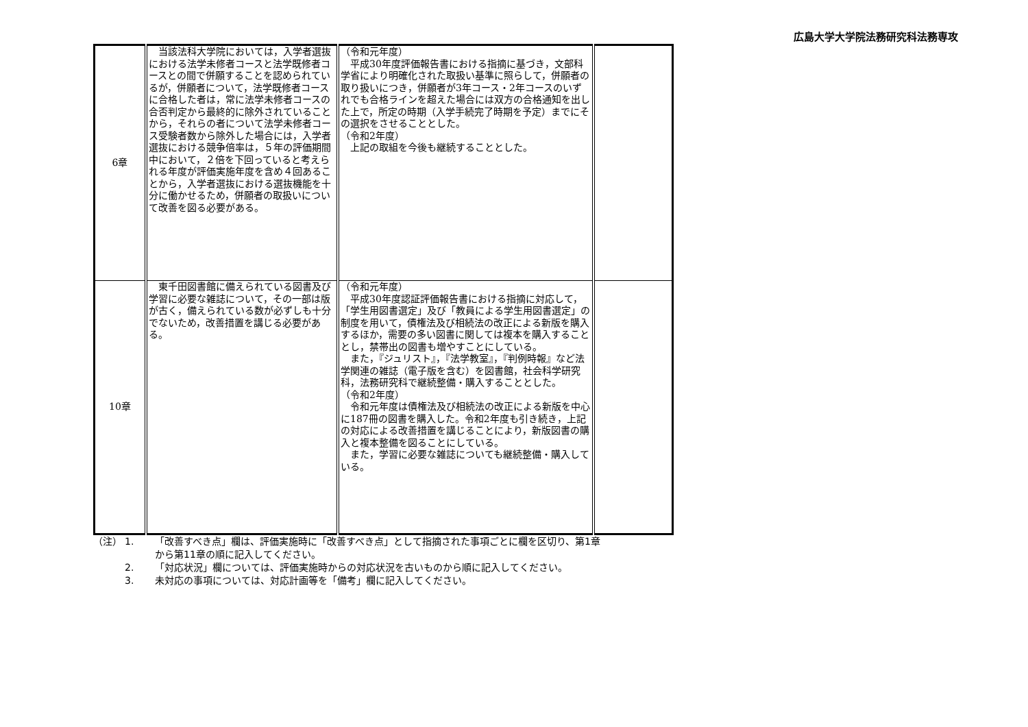広島大学大学院法務研究科法務専攻
| 6章 | 当該法科大学院においては，入学者選抜における法学未修者コースと法学既修者コースとの間で併願することを認められているが，併願者について，法学既修者コースに合格した者は，常に法学未修者コースの合否判定から最終的に除外されていることから，それらの者について法学未修者コース受験者数から除外した場合には，入学者選抜における競争倍率は，５年の評価期間中において，２倍を下回っていると考えられる年度が評価実施年度を含め４回あることから，入学者選抜における選抜機能を十分に働かせるため，併願者の取扱いについて改善を図る必要がある。 | （令和元年度） 平成30年度評価報告書における指摘に基づき，文部科学省により明確化された取扱い基準に照らして，併願者の取り扱いにつき，併願者が3年コース・2年コースのいずれでも合格ラインを超えた場合には双方の合格通知を出した上で，所定の時期（入学手続完了時期を予定）までにその選択をさせることとした。 （令和2年度） 上記の取組を今後も継続することとした。 | |
| 10章 | 東千田図書館に備えられている図書及び学習に必要な雑誌について，その一部は版が古く，備えられている数が必ずしも十分でないため，改善措置を講じる必要がある。 | （令和元年度） 平成30年度認証評価報告書における指摘に対応して，「学生用図書選定」及び「教員による学生用図書選定」の制度を用いて，債権法及び相続法の改正による新版を購入するほか，需要の多い図書に関しては複本を購入することとし，禁帯出の図書も増やすことにしている。 また，『ジュリスト』，『法学教室』，『判例時報』など法学関連の雑誌（電子版を含む）を図書館，社会科学研究科，法務研究科で継続整備・購入することとした。 （令和2年度） 令和元年度は債権法及び相続法の改正による新版を中心に187冊の図書を購入した。令和2年度も引き続き，上記の対応による改善措置を講じることにより，新版図書の購入と複本整備を図ることにしている。 また，学習に必要な雑誌についても継続整備・購入している。 | |
（注） 1. 「改善すべき点」欄は、評価実施時に「改善すべき点」として指摘された事項ごとに欄を区切り、第1章
から第11章の順に記入してください。
2. 「対応状況」欄については、評価実施時からの対応状況を古いものから順に記入してください。
3. 未対応の事項については、対応計画等を「備考」欄に記入してください。